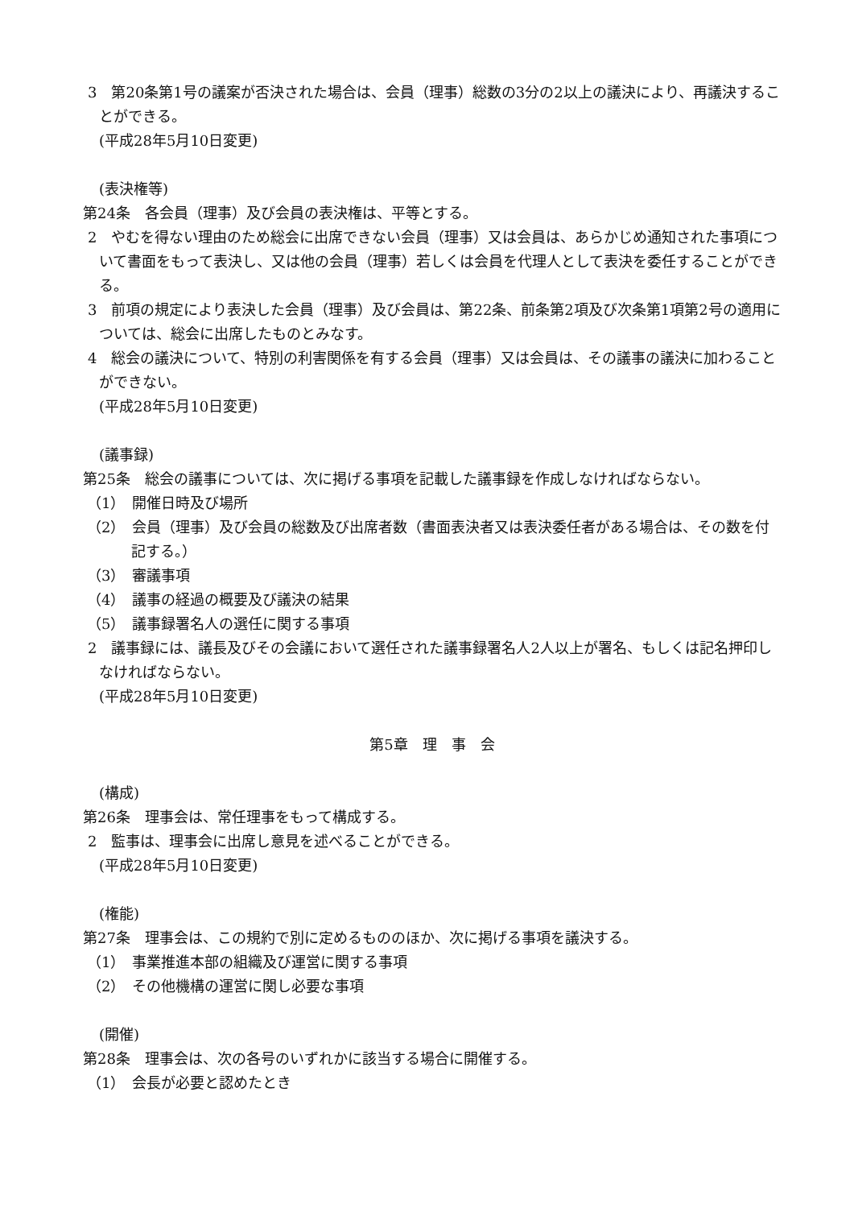3　第20条第1号の議案が否決された場合は、会員（理事）総数の3分の2以上の議決により、再議決することができる。
(平成28年5月10日変更)
(表決権等)
第24条　各会員（理事）及び会員の表決権は、平等とする。
2　やむを得ない理由のため総会に出席できない会員（理事）又は会員は、あらかじめ通知された事項について書面をもって表決し、又は他の会員（理事）若しくは会員を代理人として表決を委任することができる。
3　前項の規定により表決した会員（理事）及び会員は、第22条、前条第2項及び次条第1項第2号の適用については、総会に出席したものとみなす。
4　総会の議決について、特別の利害関係を有する会員（理事）又は会員は、その議事の議決に加わることができない。
(平成28年5月10日変更)
(議事録)
第25条　総会の議事については、次に掲げる事項を記載した議事録を作成しなければならない。
（1）　開催日時及び場所
（2）　会員（理事）及び会員の総数及び出席者数（書面表決者又は表決委任者がある場合は、その数を付記する。）
（3）　審議事項
（4）　議事の経過の概要及び議決の結果
（5）　議事録署名人の選任に関する事項
2　議事録には、議長及びその会議において選任された議事録署名人2人以上が署名、もしくは記名押印しなければならない。
(平成28年5月10日変更)
第5章　理　事　会
(構成)
第26条　理事会は、常任理事をもって構成する。
2　監事は、理事会に出席し意見を述べることができる。
(平成28年5月10日変更)
(権能)
第27条　理事会は、この規約で別に定めるもののほか、次に掲げる事項を議決する。
（1）　事業推進本部の組織及び運営に関する事項
（2）　その他機構の運営に関し必要な事項
(開催)
第28条　理事会は、次の各号のいずれかに該当する場合に開催する。
（1）　会長が必要と認めたとき